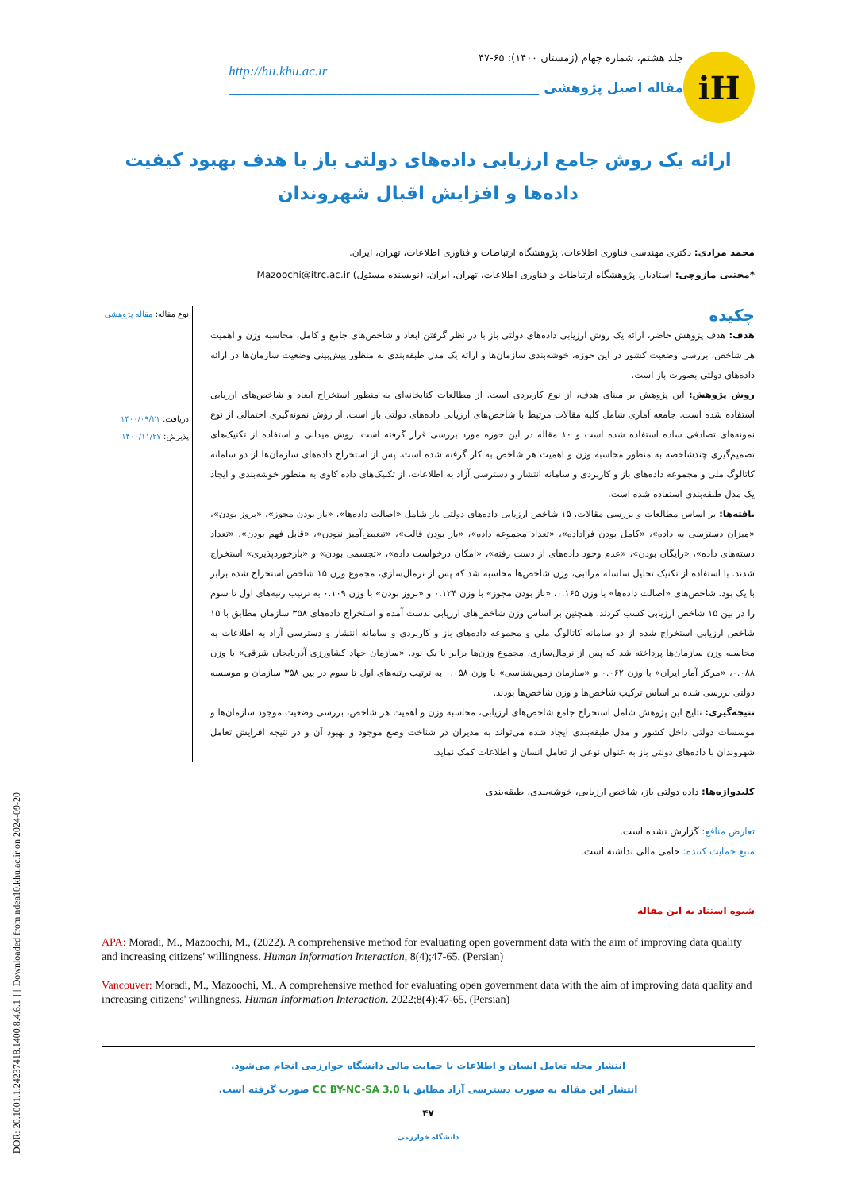[ DOR: 20.1001.1.24237418.1400.8.4.6.1 ] [ Downloaded from ndea10.khu.ac.ir on 2024-09-20 ]
iH
جلد هشتم، شماره چهام (زمستان ۱۴۰۰): ۶۵-۴۷
http://hii.khu.ac.ir
مقاله اصیل پژوهشی ______________________________________________
ارائه یک روش جامع ارزیابی داده‌های دولتی باز با هدف بهبود کیفیت داده‌ها و افزایش اقبال شهروندان
محمد مرادی: دکتری مهندسی فناوری اطلاعات، پژوهشگاه ارتباطات و فناوری اطلاعات، تهران، ایران.
*مجتبی مازوچی: استادیار، پژوهشگاه ارتباطات و فناوری اطلاعات، تهران، ایران. (نویسنده مسئول) Mazoochi@itrc.ac.ir
چکیده
هدف: هدف پژوهش حاضر، ارائه یک روش ارزیابی داده‌های دولتی باز با در نظر گرفتن ابعاد و شاخص‌های جامع و کامل، محاسبه وزن و اهمیت هر شاخص، بررسی وضعیت کشور در این حوزه، خوشه‌بندی سازمان‌ها و ارائه یک مدل طبقه‌بندی به منظور پیش‌بینی وضعیت سازمان‌ها در ارائه داده‌های دولتی بصورت باز است.
روش پژوهش: این پژوهش بر مبنای هدف، از نوع کاربردی است. از مطالعات کتابخانه‌ای به منظور استخراج ابعاد و شاخص‌های ارزیابی استفاده شده است. جامعه آماری شامل کلیه مقالات مرتبط با شاخص‌های ارزیابی داده‌های دولتی باز است. از روش نمونه‌گیری احتمالی از نوع نمونه‌های تصادفی ساده استفاده شده است و ۱۰ مقاله در این حوزه مورد بررسی قرار گرفته است. روش میدانی و استفاده از تکنیک‌های تصمیم‌گیری چندشاخصه به منظور محاسبه وزن و اهمیت هر شاخص به کار گرفته شده است. پس از استخراج داده‌های سازمان‌ها از دو سامانه کاتالوگ ملی و مجموعه داده‌های باز و کاربردی و سامانه انتشار و دسترسی آزاد به اطلاعات، از تکنیک‌های داده کاوی به منظور خوشه‌بندی و ایجاد یک مدل طبقه‌بندی استفاده شده است.
یافته‌ها: بر اساس مطالعات و بررسی مقالات، ۱۵ شاخص ارزیابی داده‌های دولتی باز شامل «اصالت داده‌ها»، «باز بودن مجوز»، «بروز بودن»، «میزان دسترسی به داده»، «کامل بودن فراداده»، «تعداد مجموعه داده»، «باز بودن قالب»، «تبعیض‌آمیز نبودن»، «قابل فهم بودن»، «تعداد دسته‌های داده»، «رایگان بودن»، «عدم وجود داده‌های از دست رفته»، «امکان درخواست داده»، «تجسمی بودن» و «بازخوردپذیری» استخراج شدند. با استفاده از تکنیک تحلیل سلسله مراتبی، وزن شاخص‌ها محاسبه شد که پس از نرمال‌سازی، مجموع وزن ۱۵ شاخص استخراج شده برابر با یک بود. شاخص‌های «اصالت داده‌ها» با وزن ۰.۱۶۵، «باز بودن مجوز» با وزن ۰.۱۲۴ و «بروز بودن» با وزن ۰.۱۰۹ به ترتیب رتبه‌های اول تا سوم را در بین ۱۵ شاخص ارزیابی کسب کردند. همچنین بر اساس وزن شاخص‌های ارزیابی بدست آمده و استخراج داده‌های ۳۵۸ سازمان مطابق با ۱۵ شاخص ارزیابی استخراج شده از دو سامانه کاتالوگ ملی و مجموعه داده‌های باز و کاربردی و سامانه انتشار و دسترسی آزاد به اطلاعات به محاسبه وزن سازمان‌ها پرداخته شد که پس از نرمال‌سازی، مجموع وزن‌ها برابر با یک بود. «سازمان جهاد کشاورزی آذربایجان شرقی» با وزن ۰.۰۸۸، «مرکز آمار ایران» با وزن ۰.۰۶۲ و «سازمان زمین‌شناسی» با وزن ۰.۰۵۸ به ترتیب رتبه‌های اول تا سوم در بین ۳۵۸ سازمان و موسسه دولتی بررسی شده بر اساس ترکیب شاخص‌ها و وزن شاخص‌ها بودند.
نتیجه‌گیری: نتایج این پژوهش شامل استخراج جامع شاخص‌های ارزیابی، محاسبه وزن و اهمیت هر شاخص، بررسی وضعیت موجود سازمان‌ها و موسسات دولتی داخل کشور و مدل طبقه‌بندی ایجاد شده می‌تواند به مدیران در شناخت وضع موجود و بهبود آن و در نتیجه افزایش تعامل شهروندان با داده‌های دولتی باز به عنوان نوعی از تعامل انسان و اطلاعات کمک نماید.
نوع مقاله: مقاله پژوهشی
دریافت: ۱۴۰۰/۰۹/۲۱
پذیرش: ۱۴۰۰/۱۱/۲۷
کلیدواژه‌ها: داده دولتی باز، شاخص ارزیابی، خوشه‌بندی، طبقه‌بندی
تعارض منافع: گزارش نشده است.
منبع حمایت کننده: حامی مالی نداشته است.
شیوه استناد به این مقاله
APA: Moradi, M., Mazoochi, M., (2022). A comprehensive method for evaluating open government data with the aim of improving data quality and increasing citizens' willingness. Human Information Interaction, 8(4);47-65. (Persian)
Vancouver: Moradi, M., Mazoochi, M., A comprehensive method for evaluating open government data with the aim of improving data quality and increasing citizens' willingness. Human Information Interaction. 2022;8(4):47-65. (Persian)
انتشار مجله تعامل انسان و اطلاعات با حمایت مالی دانشگاه خوارزمی انجام می‌شود.
انتشار این مقاله به صورت دسترسی آزاد مطابق با CC BY-NC-SA 3.0 صورت گرفته است.
۴۷
دانشگاه خوارزمی